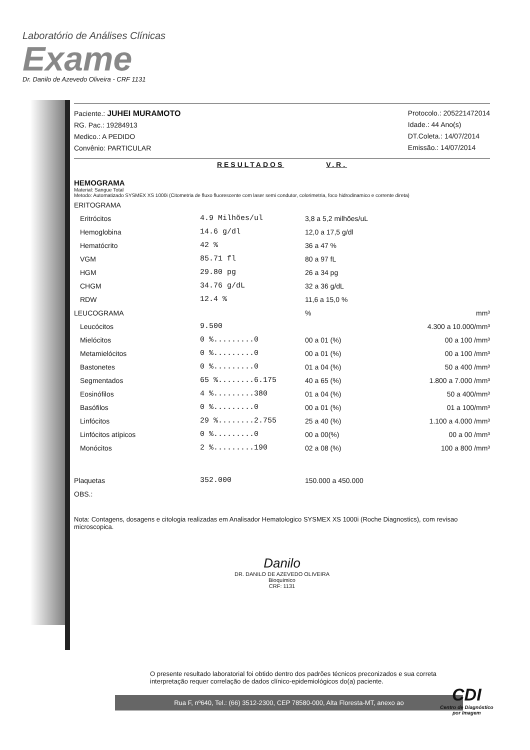Laboratório de Análises Clínicas
Exame
Dr. Danilo de Azevedo Oliveira - CRF 1131
Paciente.: JUHEI MURAMOTO
RG. Pac.: 19284913
Medico.: A PEDIDO
Convênio: PARTICULAR
Protocolo.: 205221472014
Idade.: 44 Ano(s)
DT.Coleta.: 14/07/2014
Emissão.: 14/07/2014
RESULTADOS V.R.
HEMOGRAMA
Material: Sangue Total
Metodo: Automatizado SYSMEX XS 1000i (Citometria de fluxo fluorescente com laser semi condutor, colorimetria, foco hidrodinamico e corrente direta)
| ERITOGRAMA | | | |
| Eritrócitos | 4.9 Milhões/ul | 3,8 a 5,2 milhões/uL | |
| Hemoglobina | 14.6 g/dl | 12,0 a 17,5 g/dl | |
| Hematócrito | 42 % | 36 a 47 % | |
| VGM | 85.71 fl | 80 a 97 fL | |
| HGM | 29.80 pg | 26 a 34 pg | |
| CHGM | 34.76 g/dL | 32 a 36 g/dL | |
| RDW | 12.4 % | 11,6 a 15,0 % | |
| LEUCOGRAMA | | % | mm³ |
| Leucócitos | 9.500 | | 4.300 a 10.000/mm³ |
| Mielócitos | 0 %.........0 | 00 a 01 (%) | 00 a 100 /mm³ |
| Metamielócitos | 0 %.........0 | 00 a 01 (%) | 00 a 100 /mm³ |
| Bastonetes | 0 %.........0 | 01 a 04 (%) | 50 a 400 /mm³ |
| Segmentados | 65 %........6.175 | 40 a 65 (%) | 1.800 a 7.000 /mm³ |
| Eosinófilos | 4 %.........380 | 01 a 04 (%) | 50 a 400/mm³ |
| Basófilos | 0 %.........0 | 00 a 01 (%) | 01 a 100/mm³ |
| Linfócitos | 29 %........2.755 | 25 a 40 (%) | 1.100 a 4.000 /mm³ |
| Linfócitos atípicos | 0 %.........0 | 00 a 00(%) | 00 a 00 /mm³ |
| Monócitos | 2 %.........190 | 02 a 08 (%) | 100 a 800 /mm³ |
| Plaquetas | 352.000 | 150.000 a 450.000 | |
| OBS.: | | | |
Nota: Contagens, dosagens e citologia realizadas em Analisador Hematologico SYSMEX XS 1000i (Roche Diagnostics), com revisao microscopica.
Danilo
DR. DANILO DE AZEVEDO OLIVEIRA
Bioquimico
CRF: 1131
O presente resultado laboratorial foi obtido dentro dos padrões técnicos preconizados e sua correta interpretação requer correlação de dados clínico-epidemiológicos do(a) paciente.
Rua F, nº640, Tel.: (66) 3512-2300, CEP 78580-000, Alta Floresta-MT, anexo ao
CDI
Centro de Diagnóstico
por Imagem